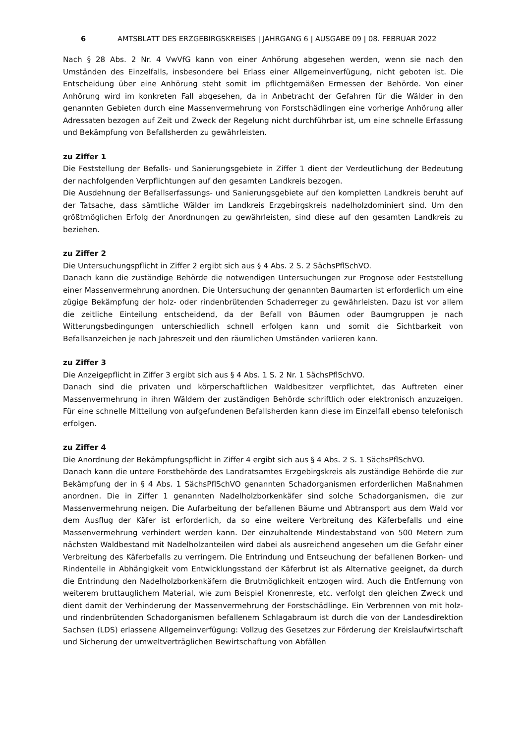6 AMTSBLATT DES ERZGEBIRGSKREISES | JAHRGANG 6 | AUSGABE 09 | 08. FEBRUAR 2022
Nach § 28 Abs. 2 Nr. 4 VwVfG kann von einer Anhörung abgesehen werden, wenn sie nach den Umständen des Einzelfalls, insbesondere bei Erlass einer Allgemeinverfügung, nicht geboten ist. Die Entscheidung über eine Anhörung steht somit im pflichtgemäßen Ermessen der Behörde. Von einer Anhörung wird im konkreten Fall abgesehen, da in Anbetracht der Gefahren für die Wälder in den genannten Gebieten durch eine Massenvermehrung von Forstschädlingen eine vorherige Anhörung aller Adressaten bezogen auf Zeit und Zweck der Regelung nicht durchführbar ist, um eine schnelle Erfassung und Bekämpfung von Befallsherden zu gewährleisten.
zu Ziffer 1
Die Feststellung der Befalls- und Sanierungsgebiete in Ziffer 1 dient der Verdeutlichung der Bedeutung der nachfolgenden Verpflichtungen auf den gesamten Landkreis bezogen.
Die Ausdehnung der Befallserfassungs- und Sanierungsgebiete auf den kompletten Landkreis beruht auf der Tatsache, dass sämtliche Wälder im Landkreis Erzgebirgskreis nadelholzdominiert sind. Um den größtmöglichen Erfolg der Anordnungen zu gewährleisten, sind diese auf den gesamten Landkreis zu beziehen.
zu Ziffer 2
Die Untersuchungspflicht in Ziffer 2 ergibt sich aus § 4 Abs. 2 S. 2 SächsPflSchVO.
Danach kann die zuständige Behörde die notwendigen Untersuchungen zur Prognose oder Feststellung einer Massenvermehrung anordnen. Die Untersuchung der genannten Baumarten ist erforderlich um eine zügige Bekämpfung der holz- oder rindenbrütenden Schaderreger zu gewährleisten. Dazu ist vor allem die zeitliche Einteilung entscheidend, da der Befall von Bäumen oder Baumgruppen je nach Witterungsbedingungen unterschiedlich schnell erfolgen kann und somit die Sichtbarkeit von Befallsanzeichen je nach Jahreszeit und den räumlichen Umständen variieren kann.
zu Ziffer 3
Die Anzeigepflicht in Ziffer 3 ergibt sich aus § 4 Abs. 1 S. 2 Nr. 1 SächsPflSchVO.
Danach sind die privaten und körperschaftlichen Waldbesitzer verpflichtet, das Auftreten einer Massenvermehrung in ihren Wäldern der zuständigen Behörde schriftlich oder elektronisch anzuzeigen. Für eine schnelle Mitteilung von aufgefundenen Befallsherden kann diese im Einzelfall ebenso telefonisch erfolgen.
zu Ziffer 4
Die Anordnung der Bekämpfungspflicht in Ziffer 4 ergibt sich aus § 4 Abs. 2 S. 1 SächsPflSchVO.
Danach kann die untere Forstbehörde des Landratsamtes Erzgebirgskreis als zuständige Behörde die zur Bekämpfung der in § 4 Abs. 1 SächsPflSchVO genannten Schadorganismen erforderlichen Maßnahmen anordnen. Die in Ziffer 1 genannten Nadelholzborkenkäfer sind solche Schadorganismen, die zur Massenvermehrung neigen. Die Aufarbeitung der befallenen Bäume und Abtransport aus dem Wald vor dem Ausflug der Käfer ist erforderlich, da so eine weitere Verbreitung des Käferbefalls und eine Massenvermehrung verhindert werden kann. Der einzuhaltende Mindestabstand von 500 Metern zum nächsten Waldbestand mit Nadelholzanteilen wird dabei als ausreichend angesehen um die Gefahr einer Verbreitung des Käferbefalls zu verringern. Die Entrindung und Entseuchung der befallenen Borken- und Rindenteile in Abhängigkeit vom Entwicklungsstand der Käferbrut ist als Alternative geeignet, da durch die Entrindung den Nadelholzborkenkäfern die Brutmöglichkeit entzogen wird. Auch die Entfernung von weiterem bruttauglichem Material, wie zum Beispiel Kronenreste, etc. verfolgt den gleichen Zweck und dient damit der Verhinderung der Massenvermehrung der Forstschädlinge. Ein Verbrennen von mit holz- und rindenbrütenden Schadorganismen befallenem Schlagabraum ist durch die von der Landesdirektion Sachsen (LDS) erlassene Allgemeinverfügung: Vollzug des Gesetzes zur Förderung der Kreislaufwirtschaft und Sicherung der umweltverträglichen Bewirtschaftung von Abfällen